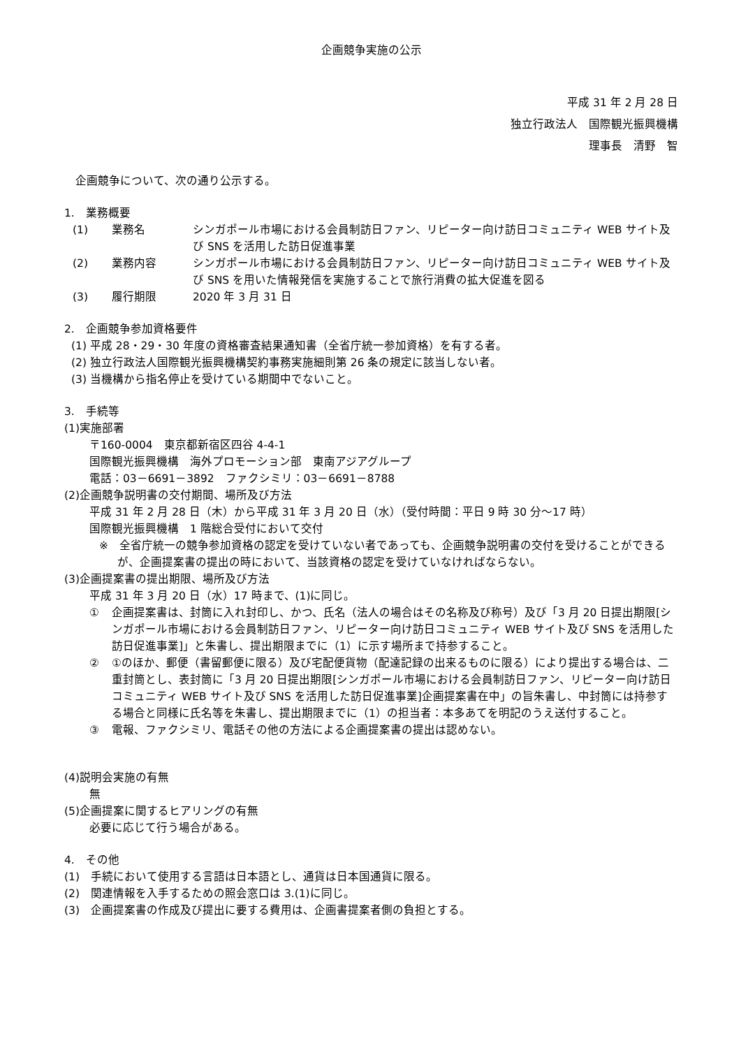企画競争実施の公示
平成 31 年 2 月 28 日
独立行政法人　国際観光振興機構
理事長　清野　智
企画競争について、次の通り公示する。
1.　業務概要
(1) 業務名 シンガポール市場における会員制訪日ファン、リピーター向け訪日コミュニティ WEB サイト及び SNS を活用した訪日促進事業
(2) 業務内容 シンガポール市場における会員制訪日ファン、リピーター向け訪日コミュニティ WEB サイト及び SNS を用いた情報発信を実施することで旅行消費の拡大促進を図る
(3) 履行期限 2020 年 3 月 31 日
2.　企画競争参加資格要件
(1) 平成 28・29・30 年度の資格審査結果通知書（全省庁統一参加資格）を有する者。
(2) 独立行政法人国際観光振興機構契約事務実施細則第 26 条の規定に該当しない者。
(3) 当機構から指名停止を受けている期間中でないこと。
3.　手続等
(1)実施部署
〒160-0004　東京都新宿区四谷 4-4-1
国際観光振興機構　海外プロモーション部　東南アジアグループ
電話：03－6691－3892　ファクシミリ：03－6691－8788
(2)企画競争説明書の交付期間、場所及び方法
平成 31 年 2 月 28 日（木）から平成 31 年 3 月 20 日（水）（受付時間：平日 9 時 30 分～17 時）
国際観光振興機構　1 階総合受付において交付
※　全省庁統一の競争参加資格の認定を受けていない者であっても、企画競争説明書の交付を受けることができるが、企画提案書の提出の時において、当該資格の認定を受けていなければならない。
(3)企画提案書の提出期限、場所及び方法
平成 31 年 3 月 20 日（水）17 時まで、(1)に同じ。
① 企画提案書は、封筒に入れ封印し、かつ、氏名（法人の場合はその名称及び称号）及び「3 月 20 日提出期限[シンガポール市場における会員制訪日ファン、リピーター向け訪日コミュニティ WEB サイト及び SNS を活用した訪日促進事業]」と朱書し、提出期限までに（1）に示す場所まで持参すること。
② ①のほか、郵便（書留郵便に限る）及び宅配便貨物（配達記録の出来るものに限る）により提出する場合は、二重封筒とし、表封筒に「3 月 20 日提出期限[シンガポール市場における会員制訪日ファン、リピーター向け訪日コミュニティ WEB サイト及び SNS を活用した訪日促進事業]企画提案書在中」の旨朱書し、中封筒には持参する場合と同様に氏名等を朱書し、提出期限までに（1）の担当者：本多あてを明記のうえ送付すること。
③ 電報、ファクシミリ、電話その他の方法による企画提案書の提出は認めない。
(4)説明会実施の有無
無
(5)企画提案に関するヒアリングの有無
必要に応じて行う場合がある。
4.　その他
(1)　手続において使用する言語は日本語とし、通貨は日本国通貨に限る。
(2)　関連情報を入手するための照会窓口は 3.(1)に同じ。
(3)　企画提案書の作成及び提出に要する費用は、企画書提案者側の負担とする。